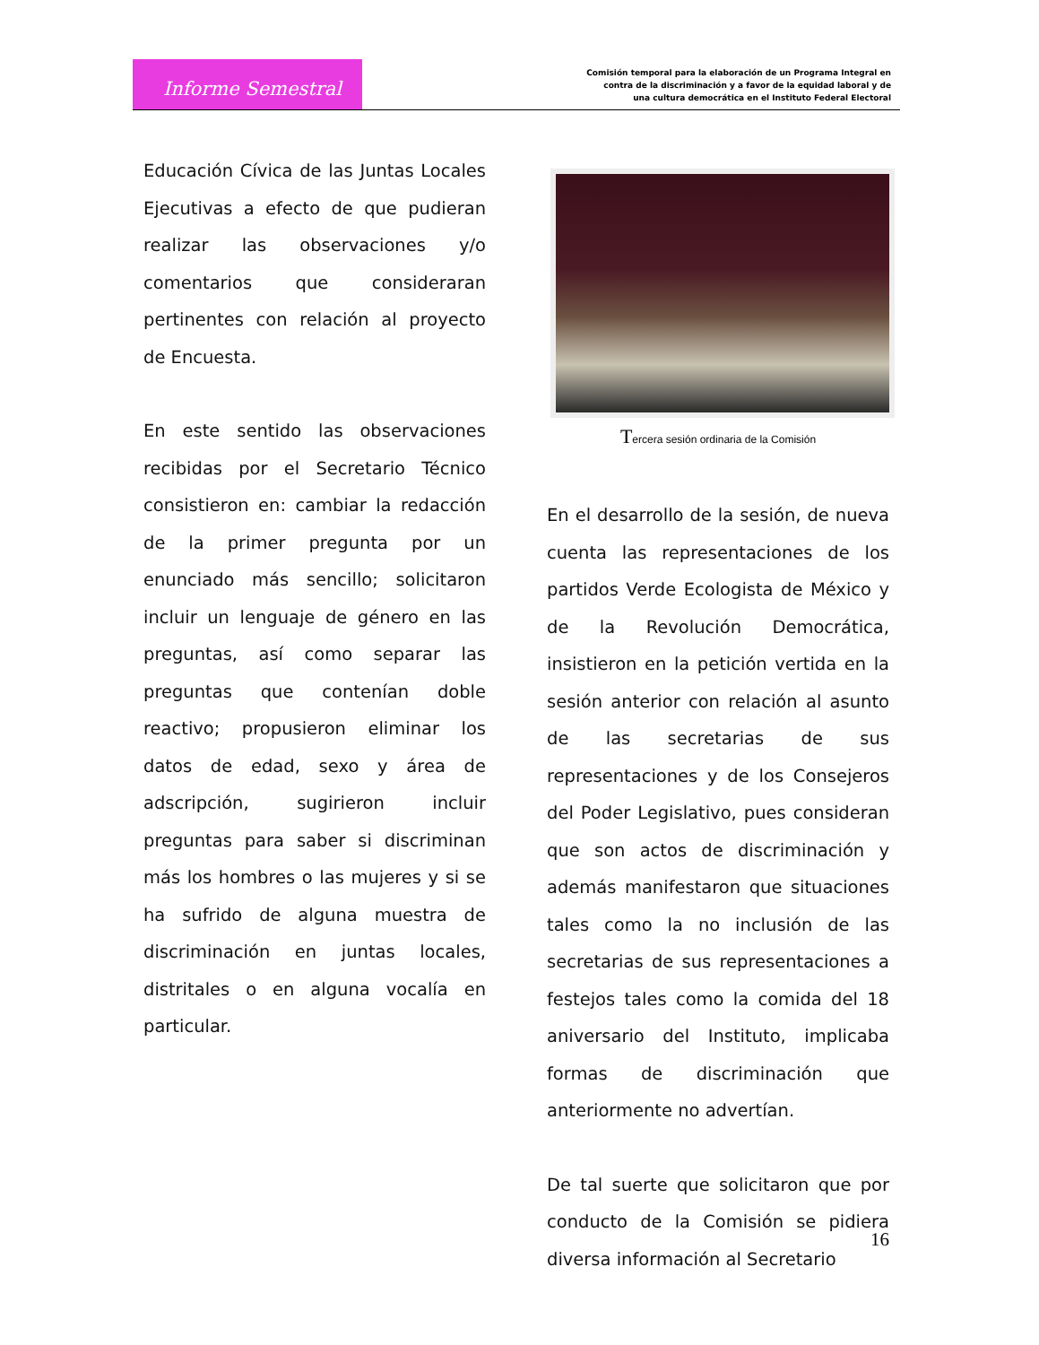Informe Semestral
Comisión temporal para la elaboración de un Programa Integral en
contra de la discriminación y a favor de la equidad laboral y de
una cultura democrática en el Instituto Federal Electoral
Educación Cívica de las Juntas Locales Ejecutivas a efecto de que pudieran realizar las observaciones y/o comentarios que consideraran pertinentes con relación al proyecto de Encuesta.
En este sentido las observaciones recibidas por el Secretario Técnico consistieron en: cambiar la redacción de la primer pregunta por un enunciado más sencillo; solicitaron incluir un lenguaje de género en las preguntas, así como separar las preguntas que contenían doble reactivo; propusieron eliminar los datos de edad, sexo y área de adscripción, sugirieron incluir preguntas para saber si discriminan más los hombres o las mujeres y si se ha sufrido de alguna muestra de discriminación en juntas locales, distritales o en alguna vocalía en particular.
Tercera sesión ordinaria de la Comisión
En el desarrollo de la sesión, de nueva cuenta las representaciones de los partidos Verde Ecologista de México y de la Revolución Democrática, insistieron en la petición vertida en la sesión anterior con relación al asunto de las secretarias de sus representaciones y de los Consejeros del Poder Legislativo, pues consideran que son actos de discriminación y además manifestaron que situaciones tales como la no inclusión de las secretarias de sus representaciones a festejos tales como la comida del 18 aniversario del Instituto, implicaba formas de discriminación que anteriormente no advertían.
De tal suerte que solicitaron que por conducto de la Comisión se pidiera diversa información al Secretario
16